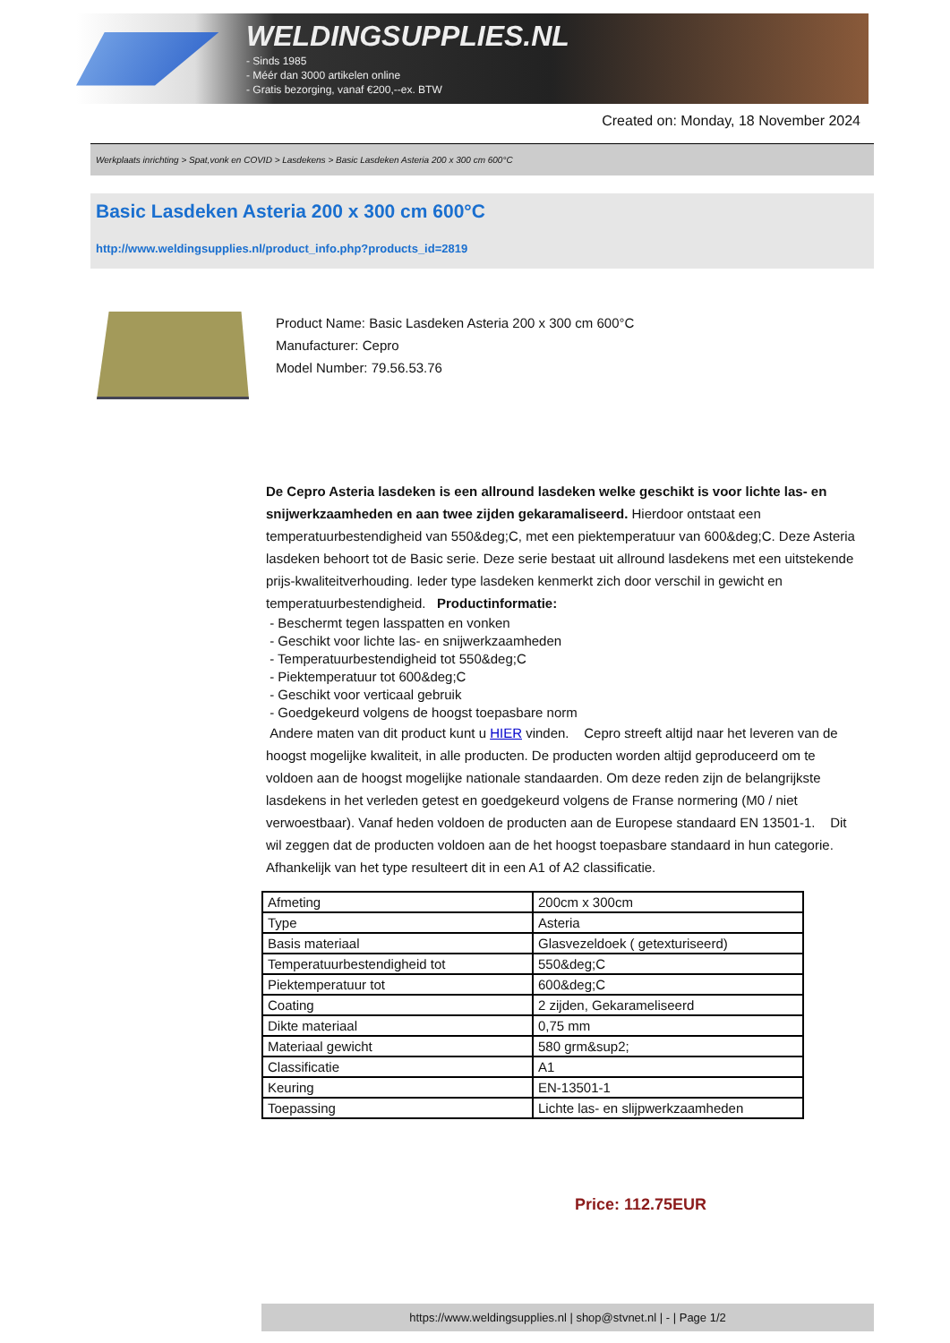WELDINGSUPPLIES.NL
- Sinds 1985
- Méér dan 3000 artikelen online
- Gratis bezorging, vanaf €200,--ex. BTW
Created on: Monday, 18 November 2024
Werkplaats inrichting > Spat,vonk en COVID > Lasdekens > Basic Lasdeken Asteria 200 x 300 cm 600°C
Basic Lasdeken Asteria 200 x 300 cm 600°C
http://www.weldingsupplies.nl/product_info.php?products_id=2819
Product Name: Basic Lasdeken Asteria 200 x 300 cm 600°C
Manufacturer: Cepro
Model Number: 79.56.53.76
De Cepro Asteria lasdeken is een allround lasdeken welke geschikt is voor lichte las- en snijwerkzaamheden en aan twee zijden gekaramaliseerd. Hierdoor ontstaat een temperatuurbestendigheid van 550&deg;C, met een piektemperatuur van 600&deg;C. Deze Asteria lasdeken behoort tot de Basic serie. Deze serie bestaat uit allround lasdekens met een uitstekende prijs-kwaliteitverhouding. Ieder type lasdeken kenmerkt zich door verschil in gewicht en temperatuurbestendigheid. Productinformatie:
- Beschermt tegen lasspatten en vonken
- Geschikt voor lichte las- en snijwerkzaamheden
- Temperatuurbestendigheid tot 550&deg;C
- Piektemperatuur tot 600&deg;C
- Geschikt voor verticaal gebruik
- Goedgekeurd volgens de hoogst toepasbare norm
Andere maten van dit product kunt u HIER vinden. Cepro streeft altijd naar het leveren van de hoogst mogelijke kwaliteit, in alle producten. De producten worden altijd geproduceerd om te voldoen aan de hoogst mogelijke nationale standaarden. Om deze reden zijn de belangrijkste lasdekens in het verleden getest en goedgekeurd volgens de Franse normering (M0 / niet verwoestbaar). Vanaf heden voldoen de producten aan de Europese standaard EN 13501-1. Dit wil zeggen dat de producten voldoen aan de het hoogst toepasbare standaard in hun categorie. Afhankelijk van het type resulteert dit in een A1 of A2 classificatie.
| Afmeting | 200cm x 300cm |
| Type | Asteria |
| Basis materiaal | Glasvezeldoek ( getexturiseerd) |
| Temperatuurbestendigheid tot | 550&deg;C |
| Piektemperatuur tot | 600&deg;C |
| Coating | 2 zijden, Gekarameliseerd |
| Dikte materiaal | 0,75 mm |
| Materiaal gewicht | 580 grm&sup2; |
| Classificatie | A1 |
| Keuring | EN-13501-1 |
| Toepassing | Lichte las- en slijpwerkzaamheden |
Price: 112.75EUR
https://www.weldingsupplies.nl | shop@stvnet.nl | - | Page 1/2